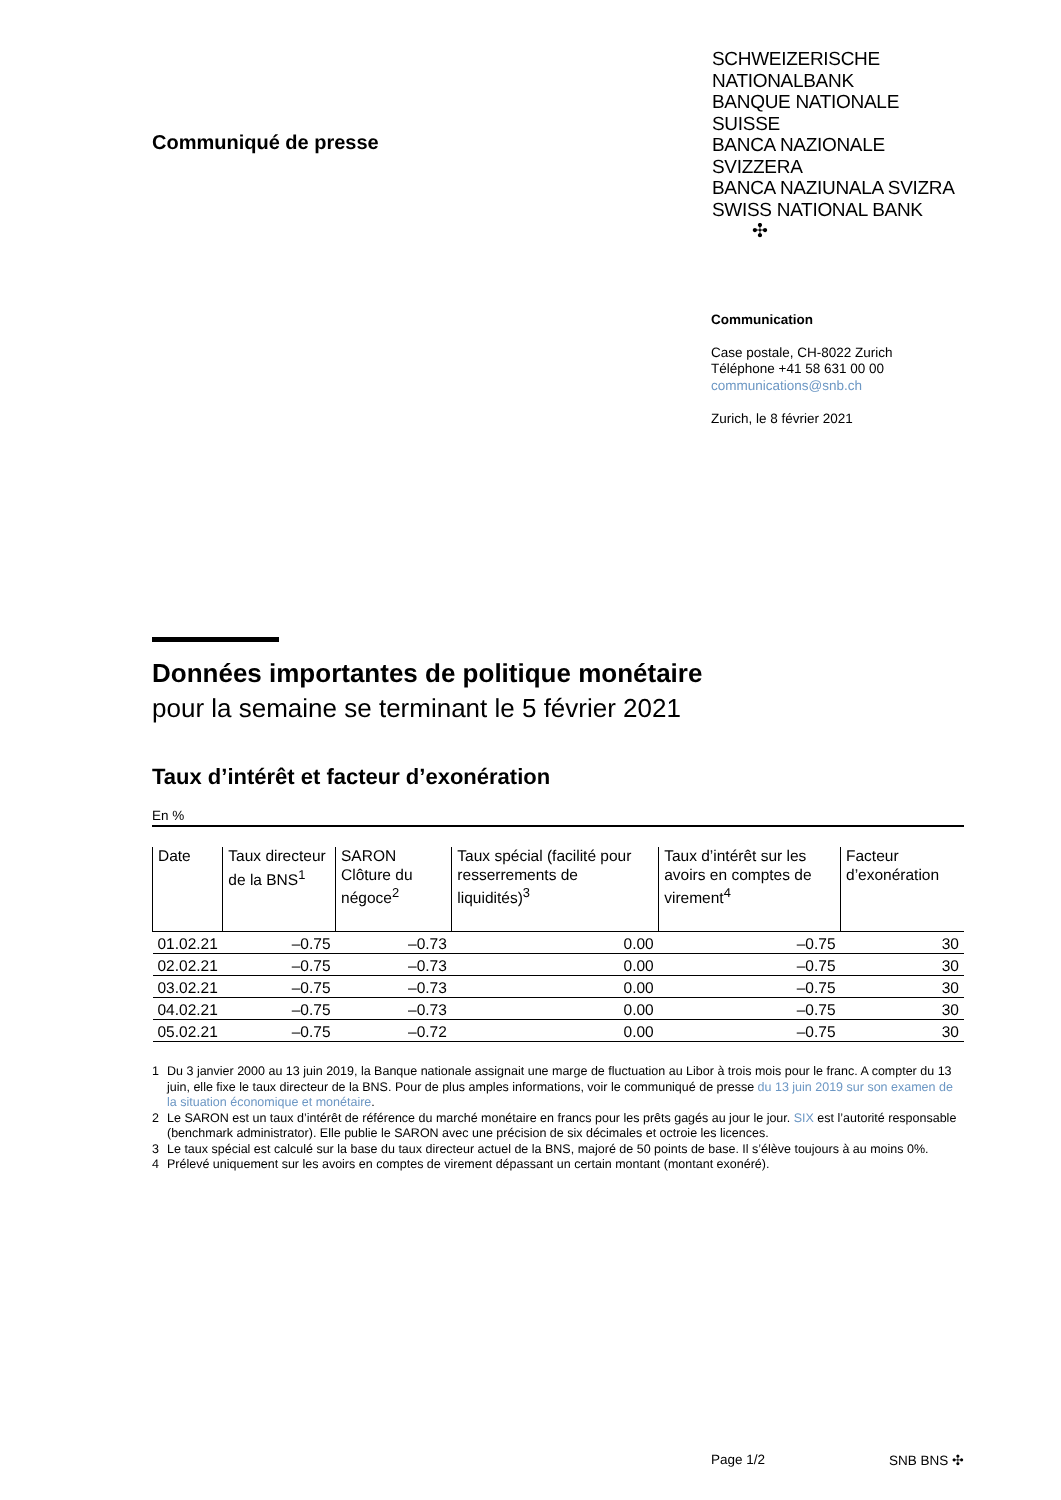Communiqué de presse
SCHWEIZERISCHE NATIONALBANK
BANQUE NATIONALE SUISSE
BANCA NAZIONALE SVIZZERA
BANCA NAZIUNALA SVIZRA
SWISS NATIONAL BANK ✣
Communication
Case postale, CH-8022 Zurich
Téléphone +41 58 631 00 00
communications@snb.ch
Zurich, le 8 février 2021
Données importantes de politique monétaire
pour la semaine se terminant le 5 février 2021
Taux d’intérêt et facteur d’exonération
En %
| Date | Taux directeur de la BNS<sup>1</sup> | SARON Clôture du négoce<sup>2</sup> | Taux spécial (facilité pour resserrements de liquidités)<sup>3</sup> | Taux d’intérêt sur les avoirs en comptes de virement<sup>4</sup> | Facteur d’exonération |
| --- | --- | --- | --- | --- | --- |
| 01.02.21 | –0.75 | –0.73 | 0.00 | –0.75 | 30 |
| 02.02.21 | –0.75 | –0.73 | 0.00 | –0.75 | 30 |
| 03.02.21 | –0.75 | –0.73 | 0.00 | –0.75 | 30 |
| 04.02.21 | –0.75 | –0.73 | 0.00 | –0.75 | 30 |
| 05.02.21 | –0.75 | –0.72 | 0.00 | –0.75 | 30 |
1 Du 3 janvier 2000 au 13 juin 2019, la Banque nationale assignait une marge de fluctuation au Libor à trois mois pour le franc. A compter du 13 juin, elle fixe le taux directeur de la BNS. Pour de plus amples informations, voir le communiqué de presse du 13 juin 2019 sur son examen de la situation économique et monétaire.
2 Le SARON est un taux d’intérêt de référence du marché monétaire en francs pour les prêts gagés au jour le jour. SIX est l’autorité responsable (benchmark administrator). Elle publie le SARON avec une précision de six décimales et octroie les licences.
3 Le taux spécial est calculé sur la base du taux directeur actuel de la BNS, majoré de 50 points de base. Il s’élève toujours à au moins 0%.
4 Prélevé uniquement sur les avoirs en comptes de virement dépassant un certain montant (montant exonéré).
Page 1/2 SNB BNS ✣